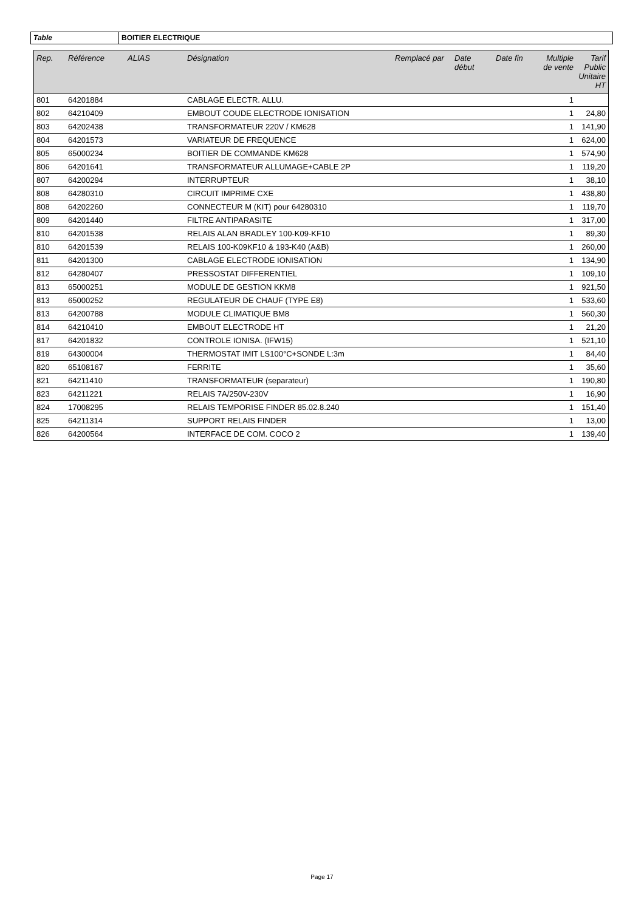Table BOITIER ELECTRIQUE
| Rep. | Référence | ALIAS | Désignation | Remplacé par | Date début | Date fin | Multiple de vente | Tarif Public Unitaire HT |
| --- | --- | --- | --- | --- | --- | --- | --- | --- |
| 801 | 64201884 | | CABLAGE ELECTR. ALLU. | | | | 1 | |
| 802 | 64210409 | | EMBOUT COUDE ELECTRODE IONISATION | | | | 1 | 24,80 |
| 803 | 64202438 | | TRANSFORMATEUR 220V / KM628 | | | | 1 | 141,90 |
| 804 | 64201573 | | VARIATEUR DE FREQUENCE | | | | 1 | 624,00 |
| 805 | 65000234 | | BOITIER DE COMMANDE KM628 | | | | 1 | 574,90 |
| 806 | 64201641 | | TRANSFORMATEUR ALLUMAGE+CABLE 2P | | | | 1 | 119,20 |
| 807 | 64200294 | | INTERRUPTEUR | | | | 1 | 38,10 |
| 808 | 64280310 | | CIRCUIT IMPRIME CXE | | | | 1 | 438,80 |
| 808 | 64202260 | | CONNECTEUR M (KIT) pour 64280310 | | | | 1 | 119,70 |
| 809 | 64201440 | | FILTRE ANTIPARASITE | | | | 1 | 317,00 |
| 810 | 64201538 | | RELAIS ALAN BRADLEY 100-K09-KF10 | | | | 1 | 89,30 |
| 810 | 64201539 | | RELAIS 100-K09KF10 & 193-K40 (A&B) | | | | 1 | 260,00 |
| 811 | 64201300 | | CABLAGE ELECTRODE IONISATION | | | | 1 | 134,90 |
| 812 | 64280407 | | PRESSOSTAT DIFFERENTIEL | | | | 1 | 109,10 |
| 813 | 65000251 | | MODULE DE GESTION KKM8 | | | | 1 | 921,50 |
| 813 | 65000252 | | REGULATEUR DE CHAUF (TYPE E8) | | | | 1 | 533,60 |
| 813 | 64200788 | | MODULE CLIMATIQUE BM8 | | | | 1 | 560,30 |
| 814 | 64210410 | | EMBOUT ELECTRODE HT | | | | 1 | 21,20 |
| 817 | 64201832 | | CONTROLE IONISA. (IFW15) | | | | 1 | 521,10 |
| 819 | 64300004 | | THERMOSTAT IMIT LS100°C+SONDE L:3m | | | | 1 | 84,40 |
| 820 | 65108167 | | FERRITE | | | | 1 | 35,60 |
| 821 | 64211410 | | TRANSFORMATEUR (separateur) | | | | 1 | 190,80 |
| 823 | 64211221 | | RELAIS 7A/250V-230V | | | | 1 | 16,90 |
| 824 | 17008295 | | RELAIS TEMPORISE FINDER 85.02.8.240 | | | | 1 | 151,40 |
| 825 | 64211314 | | SUPPORT RELAIS FINDER | | | | 1 | 13,00 |
| 826 | 64200564 | | INTERFACE DE COM. COCO 2 | | | | 1 | 139,40 |
Page 17